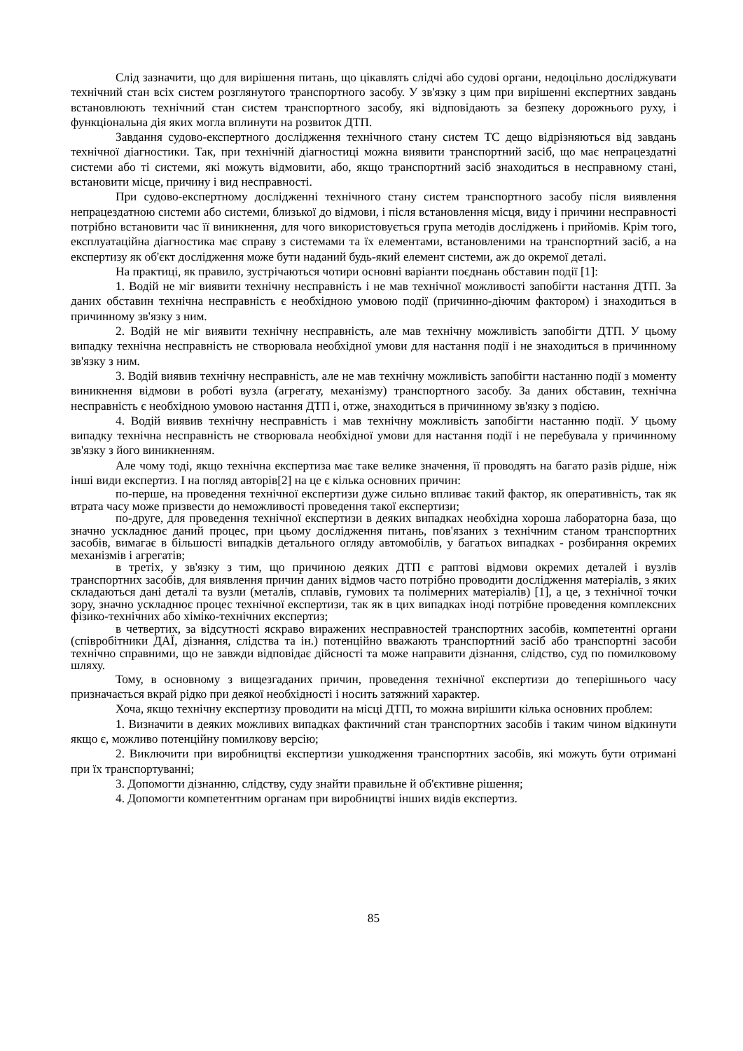Слід зазначити, що для вирішення питань, що цікавлять слідчі або судові органи, недоцільно досліджувати технічний стан всіх систем розглянутого транспортного засобу. У зв'язку з цим при вирішенні експертних завдань встановлюють технічний стан систем транспортного засобу, які відповідають за безпеку дорожнього руху, і функціональна дія яких могла вплинути на розвиток ДТП.
Завдання судово-експертного дослідження технічного стану систем ТС дещо відрізняються від завдань технічної діагностики. Так, при технічній діагностиці можна виявити транспортний засіб, що має непрацездатні системи або ті системи, які можуть відмовити, або, якщо транспортний засіб знаходиться в несправному стані, встановити місце, причину і вид несправності.
При судово-експертному дослідженні технічного стану систем транспортного засобу після виявлення непрацездатною системи або системи, близької до відмови, і після встановлення місця, виду і причини несправності потрібно встановити час її виникнення, для чого використовується група методів досліджень і прийомів. Крім того, експлуатаційна діагностика має справу з системами та їх елементами, встановленими на транспортний засіб, а на експертизу як об'єкт дослідження може бути наданий будь-який елемент системи, аж до окремої деталі.
На практиці, як правило, зустрічаються чотири основні варіанти поєднань обставин події [1]:
1. Водій не міг виявити технічну несправність і не мав технічної можливості запобігти настання ДТП. За даних обставин технічна несправність є необхідною умовою події (причинно-діючим фактором) і знаходиться в причинному зв'язку з ним.
2. Водій не міг виявити технічну несправність, але мав технічну можливість запобігти ДТП. У цьому випадку технічна несправність не створювала необхідної умови для настання події і не знаходиться в причинному зв'язку з ним.
3. Водій виявив технічну несправність, але не мав технічну можливість запобігти настанню події з моменту виникнення відмови в роботі вузла (агрегату, механізму) транспортного засобу. За даних обставин, технічна несправність є необхідною умовою настання ДТП і, отже, знаходиться в причинному зв'язку з подією.
4. Водій виявив технічну несправність і мав технічну можливість запобігти настанню події. У цьому випадку технічна несправність не створювала необхідної умови для настання події і не перебувала у причинному зв'язку з його виникненням.
Але чому тоді, якщо технічна експертиза має таке велике значення, її проводять на багато разів рідше, ніж інші види експертиз. І на погляд авторів[2] на це є кілька основних причин:
по-перше, на проведення технічної експертизи дуже сильно впливає такий фактор, як оперативність, так як втрата часу може призвести до неможливості проведення такої експертизи;
по-друге, для проведення технічної експертизи в деяких випадках необхідна хороша лабораторна база, що значно ускладнює даний процес, при цьому дослідження питань, пов'язаних з технічним станом транспортних засобів, вимагає в більшості випадків детального огляду автомобілів, у багатьох випадках - розбирання окремих механізмів і агрегатів;
в третіх, у зв'язку з тим, що причиною деяких ДТП є раптові відмови окремих деталей і вузлів транспортних засобів, для виявлення причин даних відмов часто потрібно проводити дослідження матеріалів, з яких складаються дані деталі та вузли (металів, сплавів, гумових та полімерних матеріалів) [1], а це, з технічної точки зору, значно ускладнює процес технічної експертизи, так як в цих випадках іноді потрібне проведення комплексних фізико-технічних або хіміко-технічних експертиз;
в четвертих, за відсутності яскраво виражених несправностей транспортних засобів, компетентні органи (співробітники ДАЇ, дізнання, слідства та ін.) потенційно вважають транспортний засіб або транспортні засоби технічно справними, що не завжди відповідає дійсності та може направити дізнання, слідство, суд по помилковому шляху.
Тому, в основному з вищезгаданих причин, проведення технічної експертизи до теперішнього часу призначається вкрай рідко при деякої необхідності і носить затяжний характер.
Хоча, якщо технічну експертизу проводити на місці ДТП, то можна вирішити кілька основних проблем:
1. Визначити в деяких можливих випадках фактичний стан транспортних засобів і таким чином відкинути якщо є, можливо потенційну помилкову версію;
2. Виключити при виробництві експертизи ушкодження транспортних засобів, які можуть бути отримані при їх транспортуванні;
3. Допомогти дізнанню, слідству, суду знайти правильне й об'єктивне рішення;
4. Допомогти компетентним органам при виробництві інших видів експертиз.
85